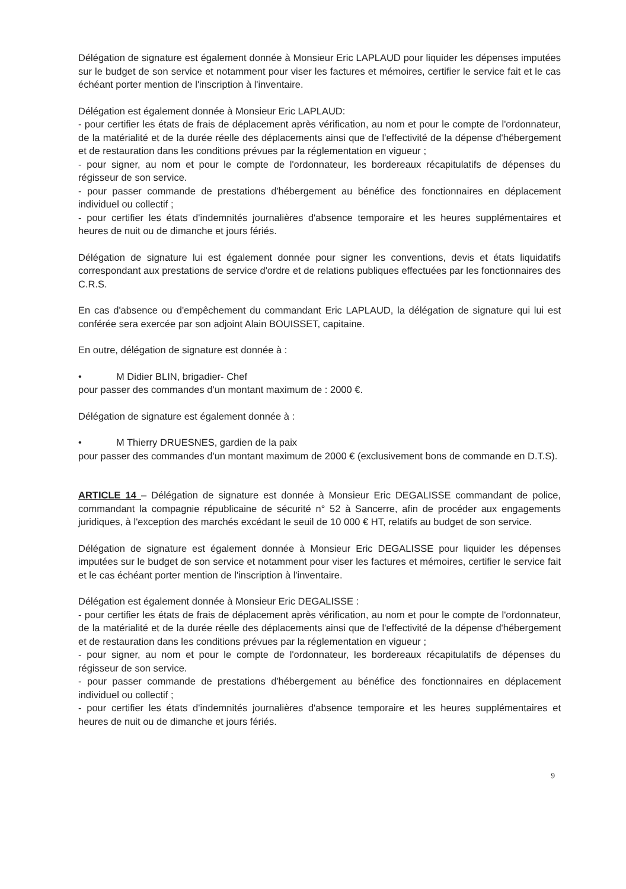Délégation de signature est également donnée à Monsieur Eric LAPLAUD pour liquider les dépenses imputées sur le budget de son service et notamment pour viser les factures et mémoires, certifier le service fait et le cas échéant porter mention de l'inscription à l'inventaire.
Délégation est également donnée à Monsieur Eric LAPLAUD:
- pour certifier les états de frais de déplacement après vérification, au nom et pour le compte de l'ordonnateur, de la matérialité et de la durée réelle des déplacements ainsi que de l'effectivité de la dépense d'hébergement et de restauration dans les conditions prévues par la réglementation en vigueur ;
- pour signer, au nom et pour le compte de l'ordonnateur, les bordereaux récapitulatifs de dépenses du régisseur de son service.
- pour passer commande de prestations d'hébergement au bénéfice des fonctionnaires en déplacement individuel ou collectif ;
- pour certifier les états d'indemnités journalières d'absence temporaire et les heures supplémentaires et heures de nuit ou de dimanche et jours fériés.
Délégation de signature lui est également donnée pour signer les conventions, devis et états liquidatifs correspondant aux prestations de service d'ordre et de relations publiques effectuées par les fonctionnaires des C.R.S.
En cas d'absence ou d'empêchement du commandant Eric LAPLAUD, la délégation de signature qui lui est conférée sera exercée par son adjoint Alain BOUISSET, capitaine.
En outre, délégation de signature est donnée à :
• M Didier BLIN, brigadier- Chef
pour passer des commandes d'un montant maximum de : 2000 €.
Délégation de signature est également donnée à :
• M Thierry DRUESNES, gardien de la paix
pour passer des commandes d'un montant maximum de 2000 € (exclusivement bons de commande en D.T.S).
ARTICLE 14 – Délégation de signature est donnée à Monsieur Eric DEGALISSE commandant de police, commandant la compagnie républicaine de sécurité n° 52 à Sancerre, afin de procéder aux engagements juridiques, à l'exception des marchés excédant le seuil de 10 000 € HT, relatifs au budget de son service.
Délégation de signature est également donnée à Monsieur Eric DEGALISSE pour liquider les dépenses imputées sur le budget de son service et notamment pour viser les factures et mémoires, certifier le service fait et le cas échéant porter mention de l'inscription à l'inventaire.
Délégation est également donnée à Monsieur Eric DEGALISSE :
- pour certifier les états de frais de déplacement après vérification, au nom et pour le compte de l'ordonnateur, de la matérialité et de la durée réelle des déplacements ainsi que de l'effectivité de la dépense d'hébergement et de restauration dans les conditions prévues par la réglementation en vigueur ;
- pour signer, au nom et pour le compte de l'ordonnateur, les bordereaux récapitulatifs de dépenses du régisseur de son service.
- pour passer commande de prestations d'hébergement au bénéfice des fonctionnaires en déplacement individuel ou collectif ;
- pour certifier les états d'indemnités journalières d'absence temporaire et les heures supplémentaires et heures de nuit ou de dimanche et jours fériés.
9